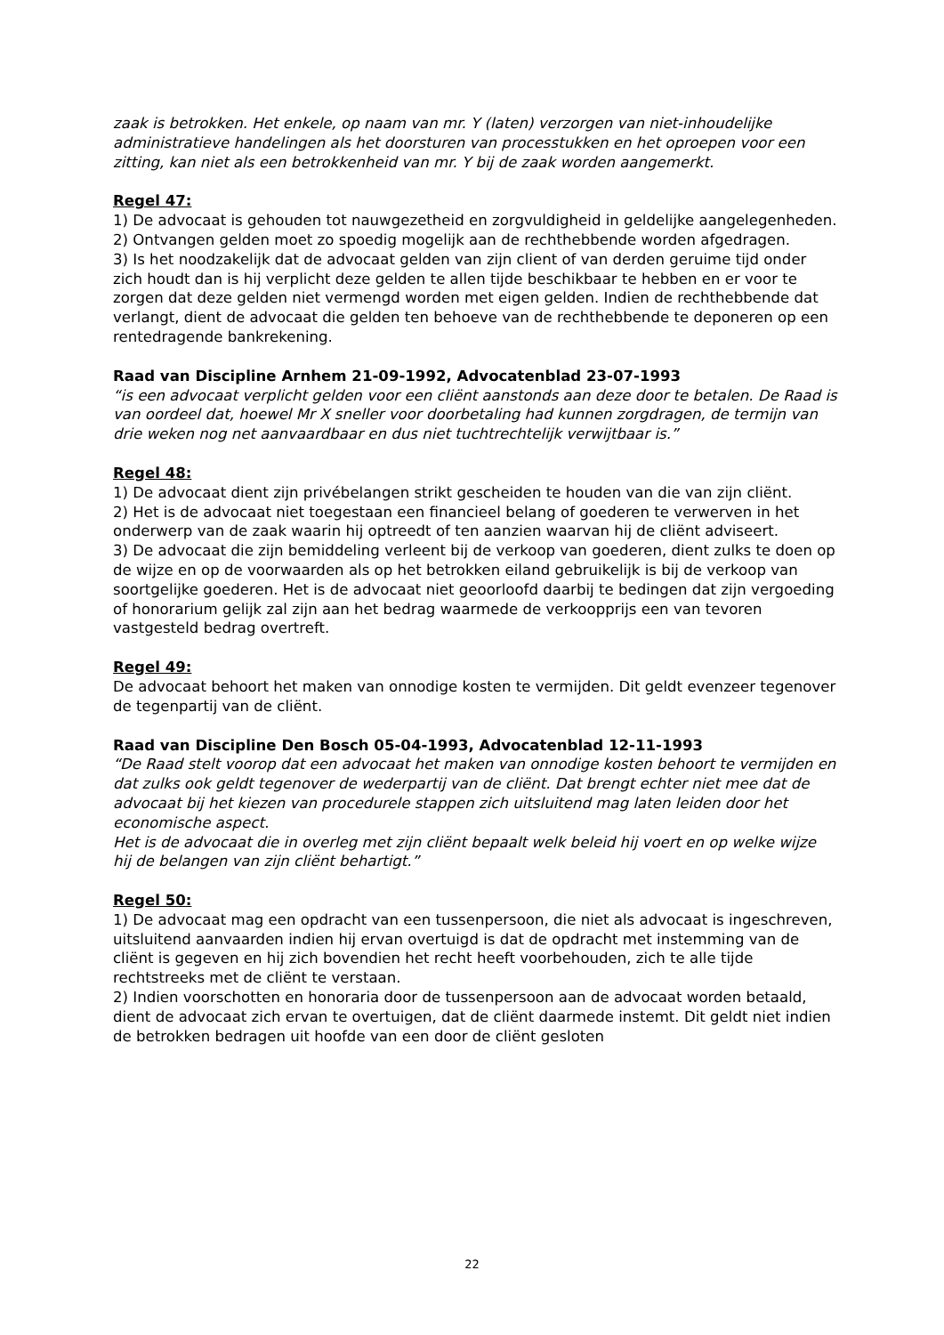zaak is betrokken. Het enkele, op naam van mr. Y (laten) verzorgen van niet-inhoudelijke administratieve handelingen als het doorsturen van processtukken en het oproepen voor een zitting, kan niet als een betrokkenheid van mr. Y bij de zaak worden aangemerkt.
Regel 47:
1) De advocaat is gehouden tot nauwgezetheid en zorgvuldigheid in geldelijke aangelegenheden.
2) Ontvangen gelden moet zo spoedig mogelijk aan de rechthebbende worden afgedragen.
3) Is het noodzakelijk dat de advocaat gelden van zijn client of van derden geruime tijd onder zich houdt dan is hij verplicht deze gelden te allen tijde beschikbaar te hebben en er voor te zorgen dat deze gelden niet vermengd worden met eigen gelden. Indien de rechthebbende dat verlangt, dient de advocaat die gelden ten behoeve van de rechthebbende te deponeren op een rentedragende bankrekening.
Raad van Discipline Arnhem 21-09-1992, Advocatenblad 23-07-1993
“is een advocaat verplicht gelden voor een cliënt aanstonds aan deze door te betalen. De Raad is van oordeel dat, hoewel Mr X sneller voor doorbetaling had kunnen zorgdragen, de termijn van drie weken nog net aanvaardbaar en dus niet tuchtrechtelijk verwijtbaar is.”
Regel 48:
1) De advocaat dient zijn privébelangen strikt gescheiden te houden van die van zijn cliënt.
2) Het is de advocaat niet toegestaan een financieel belang of goederen te verwerven in het onderwerp van de zaak waarin hij optreedt of ten aanzien waarvan hij de cliënt adviseert.
3) De advocaat die zijn bemiddeling verleent bij de verkoop van goederen, dient zulks te doen op de wijze en op de voorwaarden als op het betrokken eiland gebruikelijk is bij de verkoop van soortgelijke goederen. Het is de advocaat niet geoorloofd daarbij te bedingen dat zijn vergoeding of honorarium gelijk zal zijn aan het bedrag waarmede de verkoopprijs een van tevoren vastgesteld bedrag overtreft.
Regel 49:
De advocaat behoort het maken van onnodige kosten te vermijden. Dit geldt evenzeer tegenover de tegenpartij van de cliënt.
Raad van Discipline Den Bosch 05-04-1993, Advocatenblad 12-11-1993
“De Raad stelt voorop dat een advocaat het maken van onnodige kosten behoort te vermijden en dat zulks ook geldt tegenover de wederpartij van de cliënt. Dat brengt echter niet mee dat de advocaat bij het kiezen van procedurele stappen zich uitsluitend mag laten leiden door het economische aspect.
Het is de advocaat die in overleg met zijn cliënt bepaalt welk beleid hij voert en op welke wijze hij de belangen van zijn cliënt behartigt.”
Regel 50:
1) De advocaat mag een opdracht van een tussenpersoon, die niet als advocaat is ingeschreven, uitsluitend aanvaarden indien hij ervan overtuigd is dat de opdracht met instemming van de cliënt is gegeven en hij zich bovendien het recht heeft voorbehouden, zich te alle tijde rechtstreeks met de cliënt te verstaan.
2) Indien voorschotten en honoraria door de tussenpersoon aan de advocaat worden betaald, dient de advocaat zich ervan te overtuigen, dat de cliënt daarmede instemt. Dit geldt niet indien de betrokken bedragen uit hoofde van een door de cliënt gesloten
22